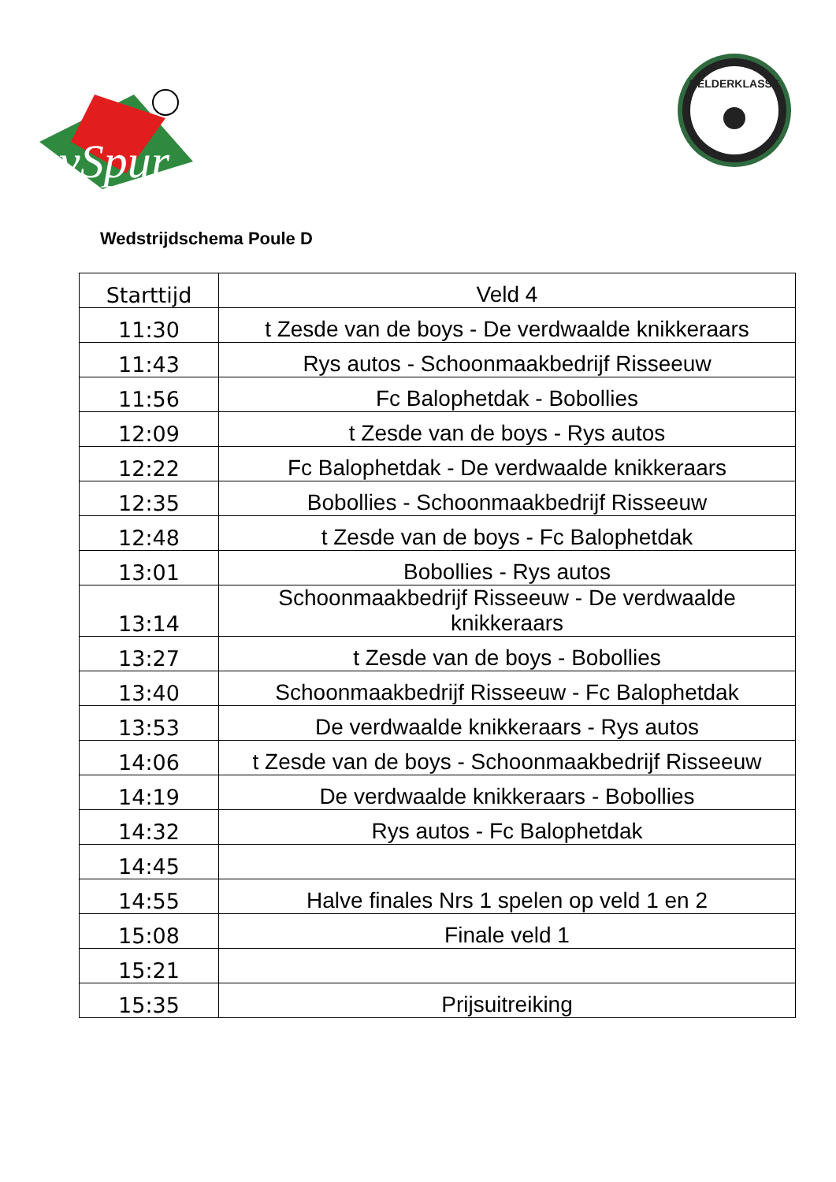vSpur
KELDERKLASSE
Wedstrijdschema Poule D
| Starttijd | Veld 4 |
| --- | --- |
| 11:30 | t Zesde van de boys - De verdwaalde knikkeraars |
| 11:43 | Rys autos - Schoonmaakbedrijf Risseeuw |
| 11:56 | Fc Balophetdak - Bobollies |
| 12:09 | t Zesde van de boys - Rys autos |
| 12:22 | Fc Balophetdak - De verdwaalde knikkeraars |
| 12:35 | Bobollies - Schoonmaakbedrijf Risseeuw |
| 12:48 | t Zesde van de boys - Fc Balophetdak |
| 13:01 | Bobollies - Rys autos |
| 13:14 | Schoonmaakbedrijf Risseeuw - De verdwaalde knikkeraars |
| 13:27 | t Zesde van de boys - Bobollies |
| 13:40 | Schoonmaakbedrijf Risseeuw - Fc Balophetdak |
| 13:53 | De verdwaalde knikkeraars - Rys autos |
| 14:06 | t Zesde van de boys - Schoonmaakbedrijf Risseeuw |
| 14:19 | De verdwaalde knikkeraars - Bobollies |
| 14:32 | Rys autos - Fc Balophetdak |
| 14:45 | |
| 14:55 | Halve finales Nrs 1 spelen op veld 1 en 2 |
| 15:08 | Finale veld 1 |
| 15:21 | |
| 15:35 | Prijsuitreiking |